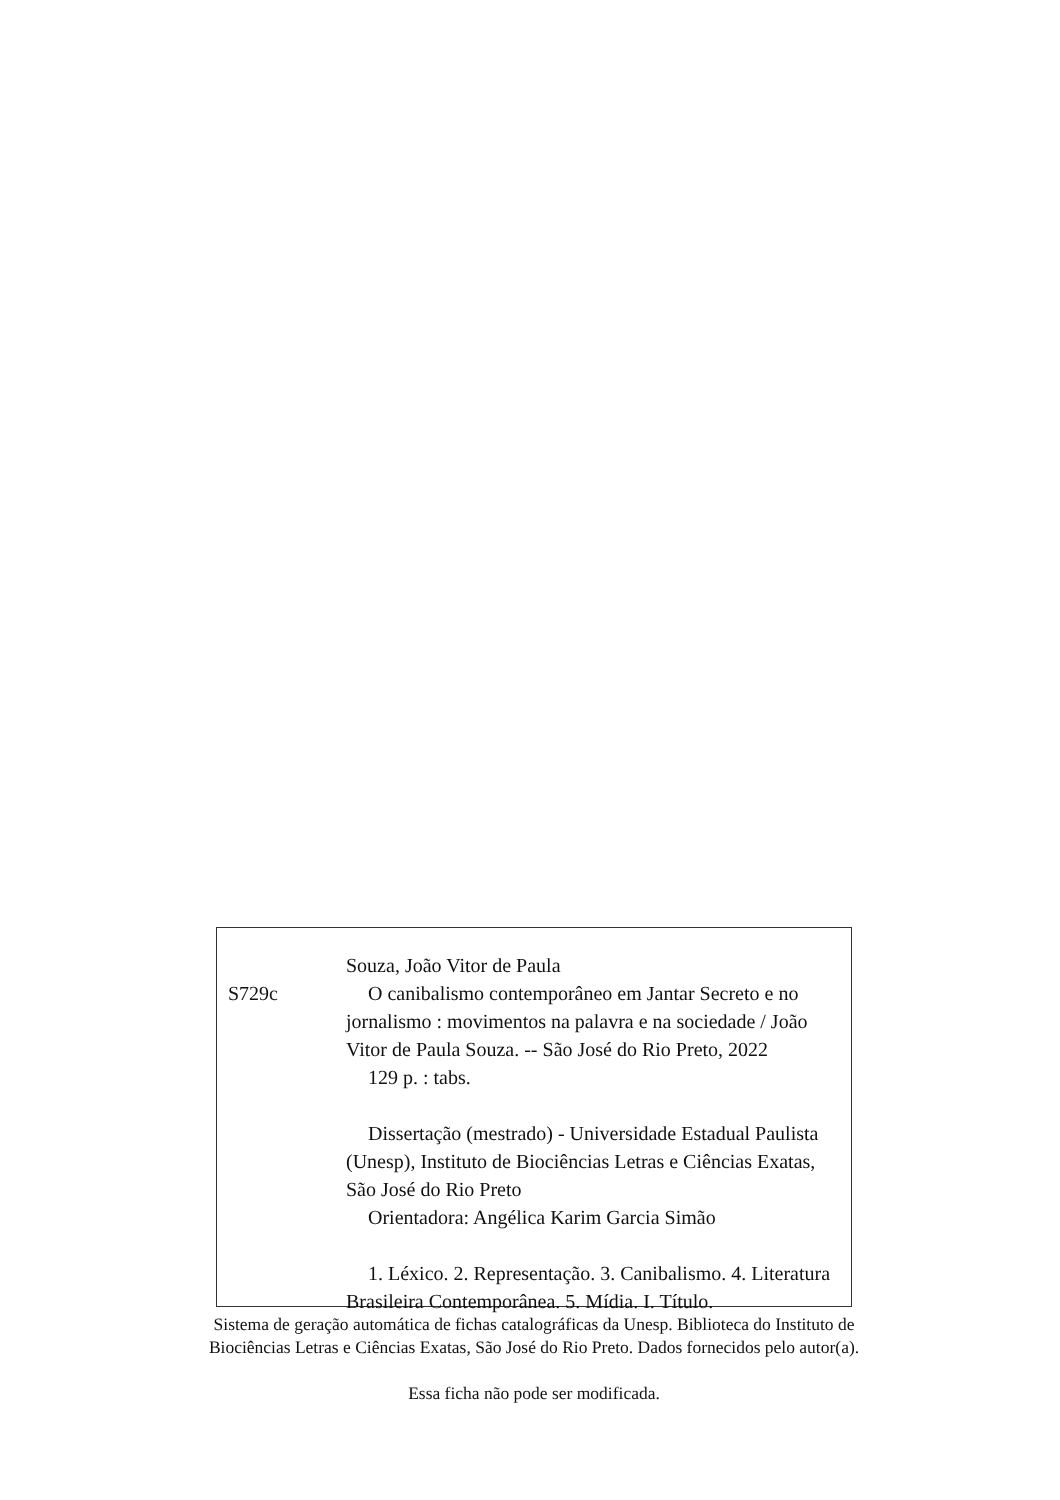S729c
Souza, João Vitor de Paula
O canibalismo contemporâneo em Jantar Secreto e no jornalismo : movimentos na palavra e na sociedade / João Vitor de Paula Souza. -- São José do Rio Preto, 2022
129 p. : tabs.
Dissertação (mestrado) - Universidade Estadual Paulista (Unesp), Instituto de Biociências Letras e Ciências Exatas, São José do Rio Preto
Orientadora: Angélica Karim Garcia Simão
1. Léxico. 2. Representação. 3. Canibalismo. 4. Literatura Brasileira Contemporânea. 5. Mídia. I. Título.
Sistema de geração automática de fichas catalográficas da Unesp. Biblioteca do Instituto de Biociências Letras e Ciências Exatas, São José do Rio Preto. Dados fornecidos pelo autor(a).
Essa ficha não pode ser modificada.